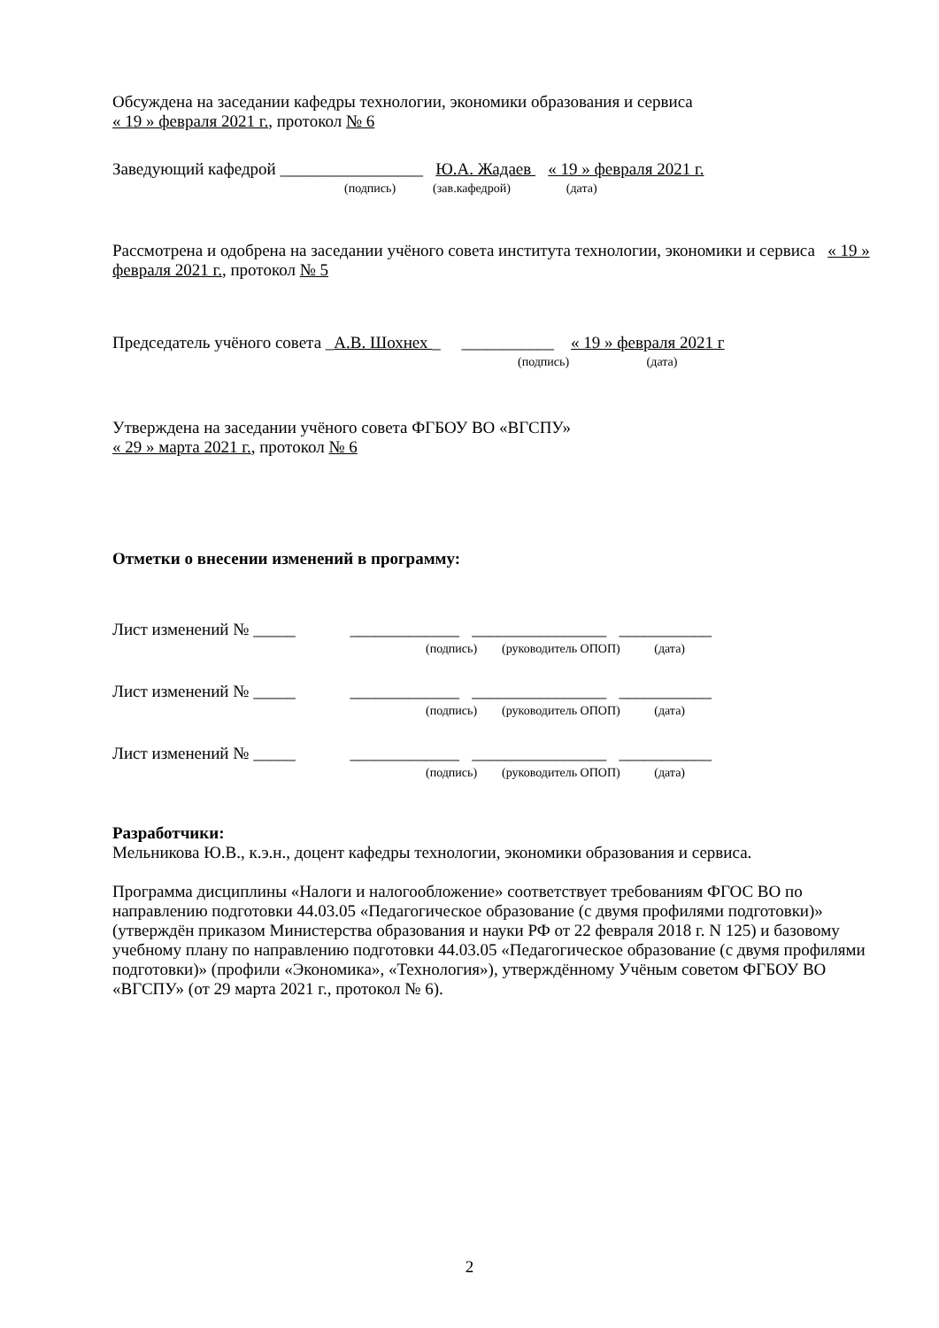Обсуждена на заседании кафедры технологии, экономики образования и сервиса
« 19 » февраля 2021 г., протокол № 6
Заведующий кафедрой _________________ Ю.А. Жадаев « 19 » февраля 2021 г.
(подпись) (зав.кафедрой) (дата)
Рассмотрена и одобрена на заседании учёного совета института технологии, экономики и сервиса « 19 » февраля 2021 г., протокол № 5
Председатель учёного совета _А.В. Шохнех _ ___________ « 19 » февраля 2021 г
(подпись) (дата)
Утверждена на заседании учёного совета ФГБОУ ВО «ВГСПУ»
« 29 » марта 2021 г., протокол № 6
Отметки о внесении изменений в программу:
Лист изменений № _____ _____________ ________________ ___________
(подпись) (руководитель ОПОП) (дата)
Лист изменений № _____ _____________ ________________ ___________
(подпись) (руководитель ОПОП) (дата)
Лист изменений № _____ _____________ ________________ ___________
(подпись) (руководитель ОПОП) (дата)
Разработчики:
Мельникова Ю.В., к.э.н., доцент кафедры технологии, экономики образования и сервиса.
Программа дисциплины «Налоги и налогообложение» соответствует требованиям ФГОС ВО по направлению подготовки 44.03.05 «Педагогическое образование (с двумя профилями подготовки)» (утверждён приказом Министерства образования и науки РФ от 22 февраля 2018 г. N 125) и базовому учебному плану по направлению подготовки 44.03.05 «Педагогическое образование (с двумя профилями подготовки)» (профили «Экономика», «Технология»), утверждённому Учёным советом ФГБОУ ВО «ВГСПУ» (от 29 марта 2021 г., протокол № 6).
2